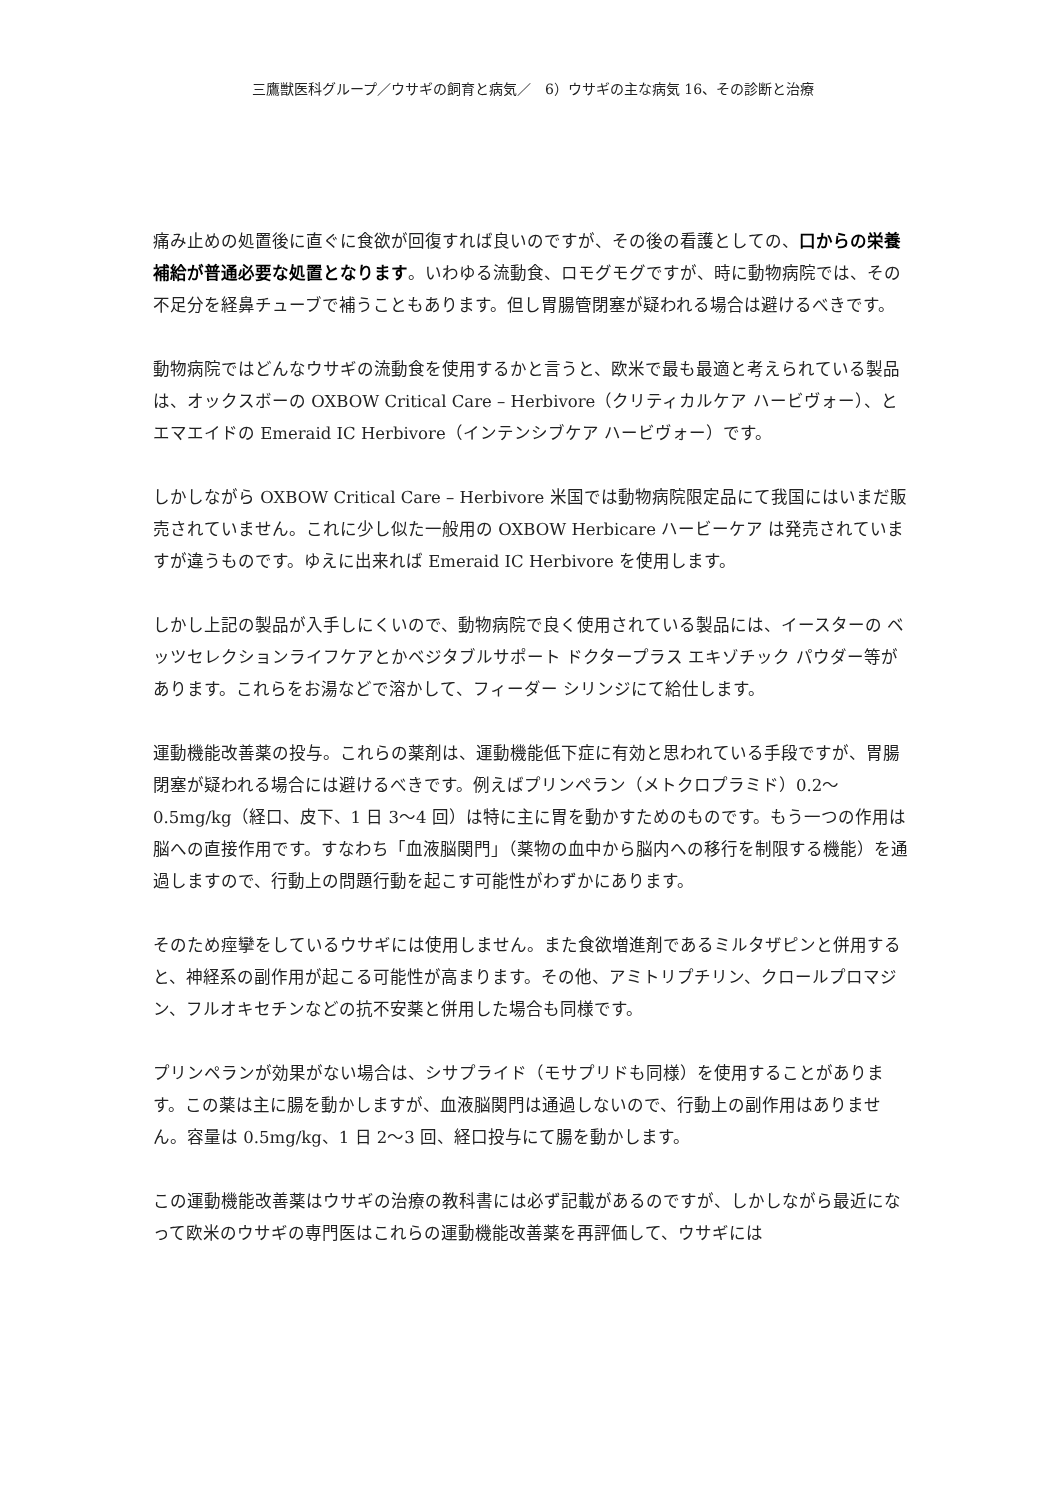三鷹獣医科グループ／ウサギの飼育と病気／　6）ウサギの主な病気 16、その診断と治療
痛み止めの処置後に直ぐに食欲が回復すれば良いのですが、その後の看護としての、口からの栄養補給が普通必要な処置となります。いわゆる流動食、ロモグモグですが、時に動物病院では、その不足分を経鼻チューブで補うこともあります。但し胃腸管閉塞が疑われる場合は避けるべきです。
動物病院ではどんなウサギの流動食を使用するかと言うと、欧米で最も最適と考えられている製品は、オックスボーの OXBOW Critical Care – Herbivore（クリティカルケア ハービヴォー）、とエマエイドの Emeraid IC Herbivore（インテンシブケア ハービヴォー）です。
しかしながら OXBOW Critical Care – Herbivore 米国では動物病院限定品にて我国にはいまだ販売されていません。これに少し似た一般用の OXBOW Herbicare ハービーケア は発売されていますが違うものです。ゆえに出来れば Emeraid IC Herbivore を使用します。
しかし上記の製品が入手しにくいので、動物病院で良く使用されている製品には、イースターの ベッツセレクションライフケアとかベジタブルサポート ドクタープラス エキゾチック パウダー等があります。これらをお湯などで溶かして、フィーダー シリンジにて給仕します。
運動機能改善薬の投与。これらの薬剤は、運動機能低下症に有効と思われている手段ですが、胃腸閉塞が疑われる場合には避けるべきです。例えばプリンペラン（メトクロプラミド）0.2～0.5mg/kg（経口、皮下、1 日 3～4 回）は特に主に胃を動かすためのものです。もう一つの作用は脳への直接作用です。すなわち「血液脳関門」（薬物の血中から脳内への移行を制限する機能）を通過しますので、行動上の問題行動を起こす可能性がわずかにあります。
そのため痙攣をしているウサギには使用しません。また食欲増進剤であるミルタザピンと併用すると、神経系の副作用が起こる可能性が高まります。その他、アミトリプチリン、クロールプロマジン、フルオキセチンなどの抗不安薬と併用した場合も同様です。
プリンペランが効果がない場合は、シサプライド（モサプリドも同様）を使用することがあります。この薬は主に腸を動かしますが、血液脳関門は通過しないので、行動上の副作用はありません。容量は 0.5mg/kg、1 日 2～3 回、経口投与にて腸を動かします。
この運動機能改善薬はウサギの治療の教科書には必ず記載があるのですが、しかしながら最近になって欧米のウサギの専門医はこれらの運動機能改善薬を再評価して、ウサギには